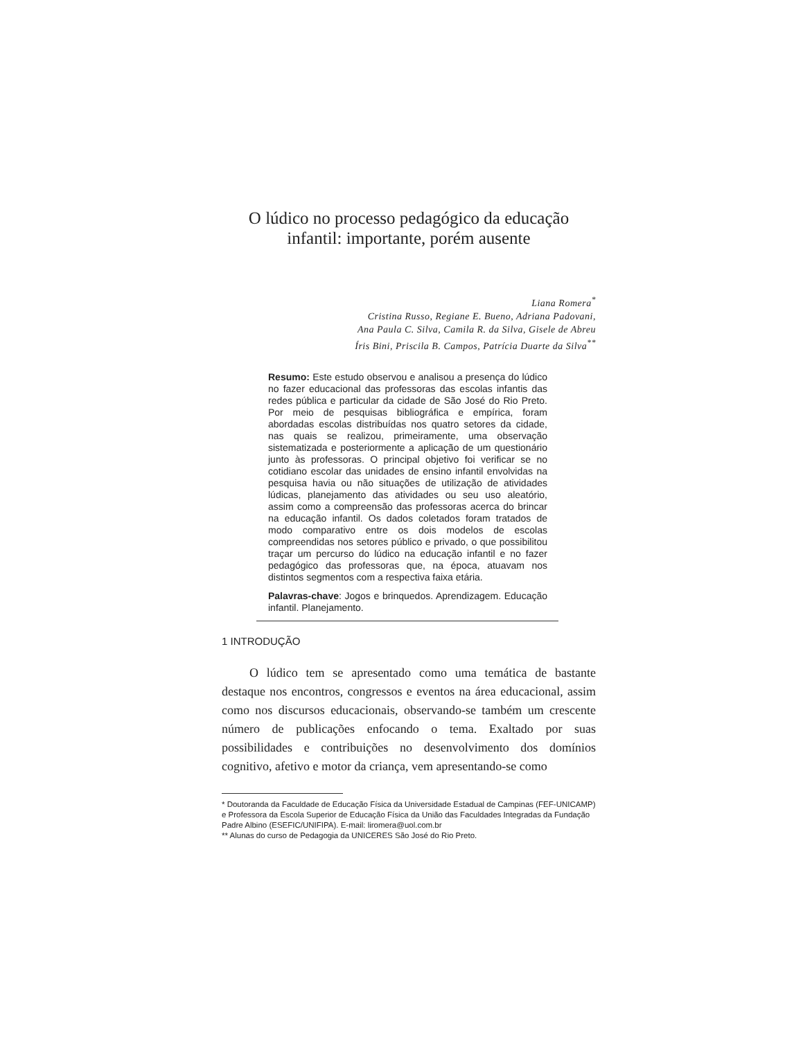O lúdico no processo pedagógico da educação
infantil: importante, porém ausente
Liana Romera<sup>*</sup>
Cristina Russo, Regiane E. Bueno, Adriana Padovani,
Ana Paula C. Silva, Camila R. da Silva, Gisele de Abreu
Íris Bini, Priscila B. Campos, Patrícia Duarte da Silva<sup>**</sup>
Resumo: Este estudo observou e analisou a presença do lúdico no fazer educacional das professoras das escolas infantis das redes pública e particular da cidade de São José do Rio Preto. Por meio de pesquisas bibliográfica e empírica, foram abordadas escolas distribuídas nos quatro setores da cidade, nas quais se realizou, primeiramente, uma observação sistematizada e posteriormente a aplicação de um questionário junto às professoras. O principal objetivo foi verificar se no cotidiano escolar das unidades de ensino infantil envolvidas na pesquisa havia ou não situações de utilização de atividades lúdicas, planejamento das atividades ou seu uso aleatório, assim como a compreensão das professoras acerca do brincar na educação infantil. Os dados coletados foram tratados de modo comparativo entre os dois modelos de escolas compreendidas nos setores público e privado, o que possibilitou traçar um percurso do lúdico na educação infantil e no fazer pedagógico das professoras que, na época, atuavam nos distintos segmentos com a respectiva faixa etária.
Palavras-chave: Jogos e brinquedos. Aprendizagem. Educação infantil. Planejamento.
1 INTRODUÇÃO
O lúdico tem se apresentado como uma temática de bastante destaque nos encontros, congressos e eventos na área educacional, assim como nos discursos educacionais, observando-se também um crescente número de publicações enfocando o tema. Exaltado por suas possibilidades e contribuições no desenvolvimento dos domínios cognitivo, afetivo e motor da criança, vem apresentando-se como
* Doutoranda da Faculdade de Educação Física da Universidade Estadual de Campinas (FEF-UNICAMP) e Professora da Escola Superior de Educação Física da União das Faculdades Integradas da Fundação Padre Albino (ESEFIC/UNIFIPA). E-mail: liromera@uol.com.br
** Alunas do curso de Pedagogia da UNICERES São José do Rio Preto.